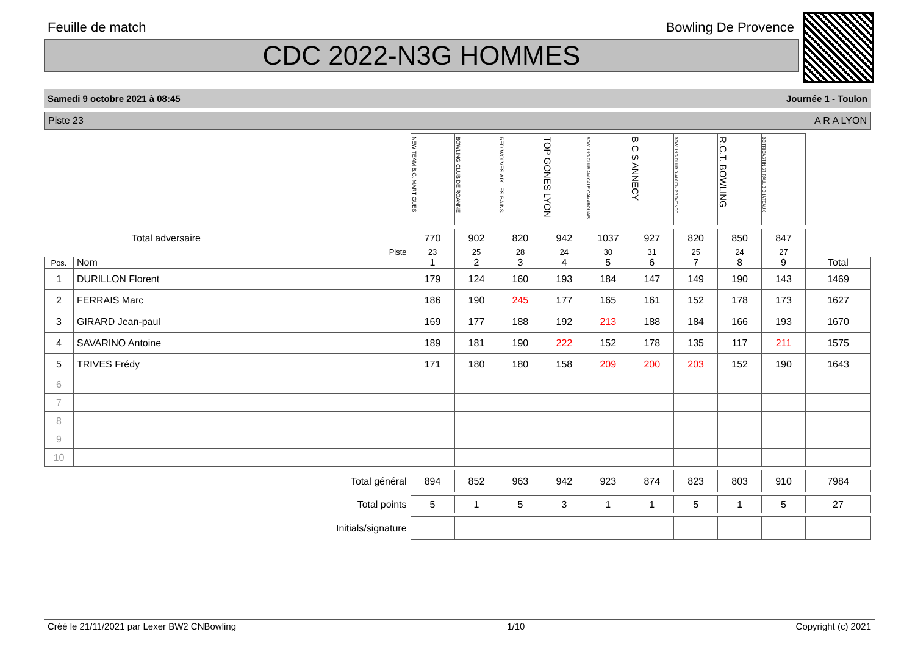Feuille de match Bowling De Provence
CDC 2022-N3G HOMMES
Samedi 9 octobre 2021 à 08:45 Journée 1 - Toulon
Piste 23 A R A LYON
| | | NEW TEAM B.C. MARTIGUES | BOWLING CLUB DE ROANNE | RED WOLVES AIX LES BAINS | TOP GONES LYON | BOWLING CLUB AMICALE CAMAROUAIS | B C S ANNECY | BOWLING CLUB D'AIX EN PROVENCE | R.C.T. BOWLING | BC TRICASTIN ST PAUL 3 CHATEAUX | |
| Total adversaire | | 770 | 902 | 820 | 942 | 1037 | 927 | 820 | 850 | 847 | |
| Piste | | 23 | 25 | 28 | 24 | 30 | 31 | 25 | 24 | 27 | |
| Pos. | Nom | 1 | 2 | 3 | 4 | 5 | 6 | 7 | 8 | 9 | Total |
| 1 | DURILLON Florent | 179 | 124 | 160 | 193 | 184 | 147 | 149 | 190 | 143 | 1469 |
| 2 | FERRAIS Marc | 186 | 190 | 245 | 177 | 165 | 161 | 152 | 178 | 173 | 1627 |
| 3 | GIRARD Jean-paul | 169 | 177 | 188 | 192 | 213 | 188 | 184 | 166 | 193 | 1670 |
| 4 | SAVARINO Antoine | 189 | 181 | 190 | 222 | 152 | 178 | 135 | 117 | 211 | 1575 |
| 5 | TRIVES Frédy | 171 | 180 | 180 | 158 | 209 | 200 | 203 | 152 | 190 | 1643 |
| 6 | | | | | | | | | | | |
| 7 | | | | | | | | | | | |
| 8 | | | | | | | | | | | |
| 9 | | | | | | | | | | | |
| 10 | | | | | | | | | | | |
| Total général | | 894 | 852 | 963 | 942 | 923 | 874 | 823 | 803 | 910 | 7984 |
| Total points | | 5 | 1 | 5 | 3 | 1 | 1 | 5 | 1 | 5 | 27 |
| Initials/signature | | | | | | | | | | | |
Créé le 21/11/2021 par Lexer BW2 CNBowling 1/10 Copyright (c) 2021